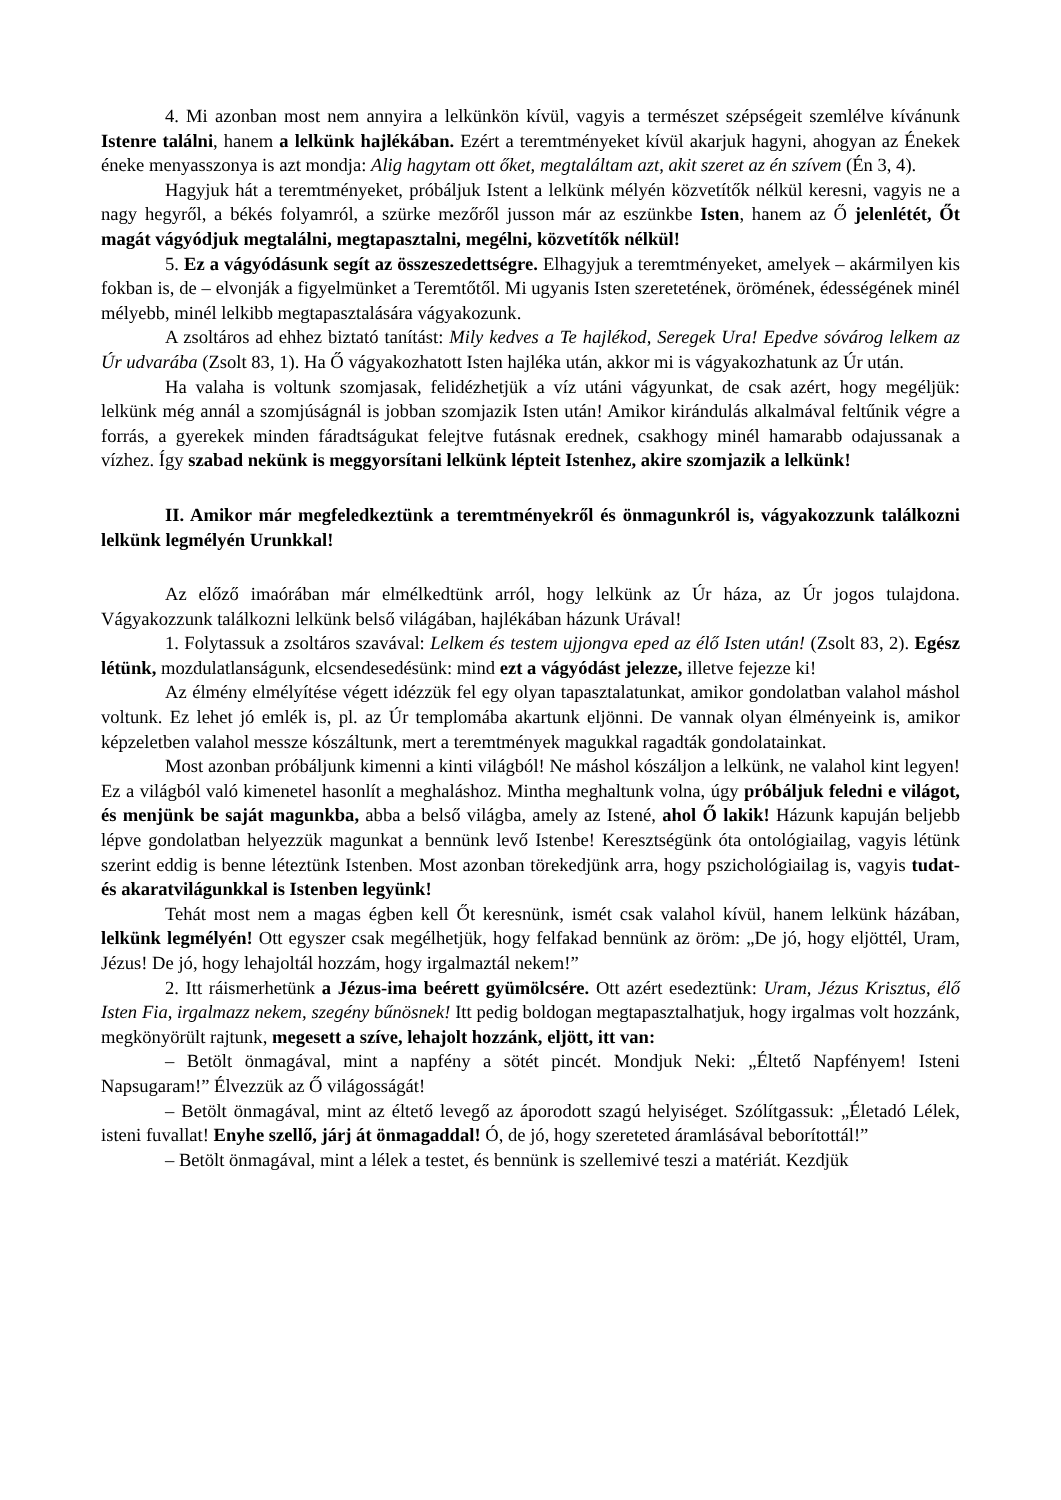4. Mi azonban most nem annyira a lelkünkön kívül, vagyis a természet szépségeit szemlélve kívánunk Istenre találni, hanem a lelkünk hajlékában. Ezért a teremtményeket kívül akarjuk hagyni, ahogyan az Énekek éneke menyasszonya is azt mondja: Alig hagytam ott őket, megtaláltam azt, akit szeret az én szívem (Én 3, 4).
Hagyjuk hát a teremtményeket, próbáljuk Istent a lelkünk mélyén közvetítők nélkül keresni, vagyis ne a nagy hegyről, a békés folyamról, a szürke mezőről jusson már az eszünkbe Isten, hanem az Ő jelenlétét, Őt magát vágyódjuk megtalálni, megtapasztalni, megélni, közvetítők nélkül!
5. Ez a vágyódásunk segít az összeszedettségre. Elhagyjuk a teremtményeket, amelyek – akármilyen kis fokban is, de – elvonják a figyelmünket a Teremtőtől. Mi ugyanis Isten szeretetének, örömének, édességének minél mélyebb, minél lelkibb megtapasztalására vágyakozunk.
A zsoltáros ad ehhez biztató tanítást: Mily kedves a Te hajlékod, Seregek Ura! Epedve sóvárog lelkem az Úr udvarába (Zsolt 83, 1). Ha Ő vágyakozhatott Isten hajléka után, akkor mi is vágyakozhatunk az Úr után.
Ha valaha is voltunk szomjasak, felidézhetjük a víz utáni vágyunkat, de csak azért, hogy megéljük: lelkünk még annál a szomjúságnál is jobban szomjazik Isten után! Amikor kirándulás alkalmával feltűnik végre a forrás, a gyerekek minden fáradtságukat felejtve futásnak erednek, csakhogy minél hamarabb odajussanak a vízhez. Így szabad nekünk is meggyorsítani lelkünk lépteit Istenhez, akire szomjazik a lelkünk!
II. Amikor már megfeledkeztünk a teremtményekről és önmagunkról is, vágyakozzunk találkozni lelkünk legmélyén Urunkkal!
Az előző imaórában már elmélkedtünk arról, hogy lelkünk az Úr háza, az Úr jogos tulajdona. Vágyakozzunk találkozni lelkünk belső világában, hajlékában házunk Urával!
1. Folytassuk a zsoltáros szavával: Lelkem és testem ujjongva eped az élő Isten után! (Zsolt 83, 2). Egész létünk, mozdulatlanságunk, elcsendesedésünk: mind ezt a vágyódást jelezze, illetve fejezze ki!
Az élmény elmélyítése végett idézzük fel egy olyan tapasztalatunkat, amikor gondolatban valahol máshol voltunk. Ez lehet jó emlék is, pl. az Úr templomába akartunk eljönni. De vannak olyan élményeink is, amikor képzeletben valahol messze kószáltunk, mert a teremtmények magukkal ragadták gondolatainkat.
Most azonban próbáljunk kimenni a kinti világból! Ne máshol kószáljon a lelkünk, ne valahol kint legyen! Ez a világból való kimenetel hasonlít a meghaláshoz. Mintha meghaltunk volna, úgy próbáljuk feledni e világot, és menjünk be saját magunkba, abba a belső világba, amely az Istené, ahol Ő lakik! Házunk kapuján beljebb lépve gondolatban helyezzük magunkat a bennünk levő Istenbe! Keresztségünk óta ontológiailag, vagyis létünk szerint eddig is benne léteztünk Istenben. Most azonban törekedjünk arra, hogy pszichológiailag is, vagyis tudat- és akaratvilágunkkal is Istenben legyünk!
Tehát most nem a magas égben kell Őt keresnünk, ismét csak valahol kívül, hanem lelkünk házában, lelkünk legmélyén! Ott egyszer csak megélhetjük, hogy felfakad bennünk az öröm: „De jó, hogy eljöttél, Uram, Jézus! De jó, hogy lehajoltál hozzám, hogy irgalmaztál nekem!”
2. Itt ráismerhetünk a Jézus-ima beérett gyümölcsére. Ott azért esedeztünk: Uram, Jézus Krisztus, élő Isten Fia, irgalmazz nekem, szegény bűnösnek! Itt pedig boldogan megtapasztalhatjuk, hogy irgalmas volt hozzánk, megkönyörült rajtunk, megesett a szíve, lehajolt hozzánk, eljött, itt van:
– Betölt önmagával, mint a napfény a sötét pincét. Mondjuk Neki: „Éltető Napfényem! Isteni Napsugaram!” Élvezzük az Ő világosságát!
– Betölt önmagával, mint az éltető levegő az áporodott szagú helyiséget. Szólítgassuk: „Életadó Lélek, isteni fuvallat! Enyhe szellő, járj át önmagaddal! Ó, de jó, hogy szereteted áramlásával beborítottál!”
– Betölt önmagával, mint a lélek a testet, és bennünk is szellemivé teszi a matériát. Kezdjük